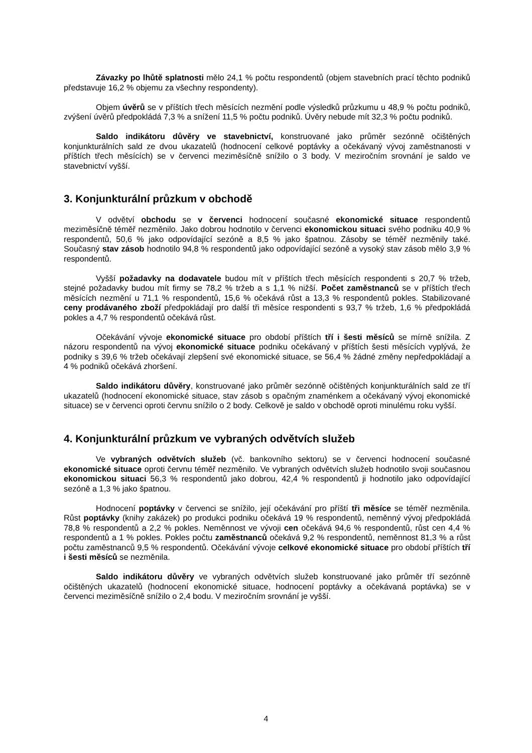Závazky po lhůtě splatnosti mělo 24,1 % počtu respondentů (objem stavebních prací těchto podniků představuje 16,2 % objemu za všechny respondenty).
Objem úvěrů se v příštích třech měsících nezmění podle výsledků průzkumu u 48,9 % počtu podniků, zvýšení úvěrů předpokládá 7,3 % a snížení 11,5 % počtu podniků. Úvěry nebude mít 32,3 % počtu podniků.
Saldo indikátoru důvěry ve stavebnictví, konstruované jako průměr sezónně očištěných konjunkturálních sald ze dvou ukazatelů (hodnocení celkové poptávky a očekávaný vývoj zaměstnanosti v příštích třech měsících) se v červenci meziměsíčně snížilo o 3 body. V meziročním srovnání je saldo ve stavebnictví vyšší.
3. Konjunkturální průzkum v obchodě
V odvětví obchodu se v červenci hodnocení současné ekonomické situace respondentů meziměsíčně téměř nezměnilo. Jako dobrou hodnotilo v červenci ekonomickou situaci svého podniku 40,9 % respondentů, 50,6 % jako odpovídající sezóně a 8,5 % jako špatnou. Zásoby se téměř nezměnily také. Současný stav zásob hodnotilo 94,8 % respondentů jako odpovídající sezóně a vysoký stav zásob mělo 3,9 % respondentů.
Vyšší požadavky na dodavatele budou mít v příštích třech měsících respondenti s 20,7 % tržeb, stejné požadavky budou mít firmy se 78,2 % tržeb a s 1,1 % nižší. Počet zaměstnanců se v příštích třech měsících nezmění u 71,1 % respondentů, 15,6 % očekává růst a 13,3 % respondentů pokles. Stabilizované ceny prodávaného zboží předpokládají pro další tři měsíce respondenti s 93,7 % tržeb, 1,6 % předpokládá pokles a 4,7 % respondentů očekává růst.
Očekávání vývoje ekonomické situace pro období příštích tří i šesti měsíců se mírně snížila. Z názoru respondentů na vývoj ekonomické situace podniku očekávaný v příštích šesti měsících vyplývá, že podniky s 39,6 % tržeb očekávají zlepšení své ekonomické situace, se 56,4 % žádné změny nepředpokládají a 4 % podniků očekává zhoršení.
Saldo indikátoru důvěry, konstruované jako průměr sezónně očištěných konjunkturálních sald ze tří ukazatelů (hodnocení ekonomické situace, stav zásob s opačným znaménkem a očekávaný vývoj ekonomické situace) se v červenci oproti červnu snížilo o 2 body. Celkově je saldo v obchodě oproti minulému roku vyšší.
4. Konjunkturální průzkum ve vybraných odvětvích služeb
Ve vybraných odvětvích služeb (vč. bankovního sektoru) se v červenci hodnocení současné ekonomické situace oproti červnu téměř nezměnilo. Ve vybraných odvětvích služeb hodnotilo svoji současnou ekonomickou situaci 56,3 % respondentů jako dobrou, 42,4 % respondentů ji hodnotilo jako odpovídající sezóně a 1,3 % jako špatnou.
Hodnocení poptávky v červenci se snížilo, její očekávání pro příští tři měsíce se téměř nezměnila. Růst poptávky (knihy zakázek) po produkci podniku očekává 19 % respondentů, neměnný vývoj předpokládá 78,8 % respondentů a 2,2 % pokles. Neměnnost ve vývoji cen očekává 94,6 % respondentů, růst cen 4,4 % respondentů a 1 % pokles. Pokles počtu zaměstnanců očekává 9,2 % respondentů, neměnnost 81,3 % a růst počtu zaměstnanců 9,5 % respondentů. Očekávání vývoje celkové ekonomické situace pro období příštích tří i šesti měsíců se nezměnila.
Saldo indikátoru důvěry ve vybraných odvětvích služeb konstruované jako průměr tří sezónně očištěných ukazatelů (hodnocení ekonomické situace, hodnocení poptávky a očekávaná poptávka) se v červenci meziměsíčně snížilo o 2,4 bodu. V meziročním srovnání je vyšší.
4